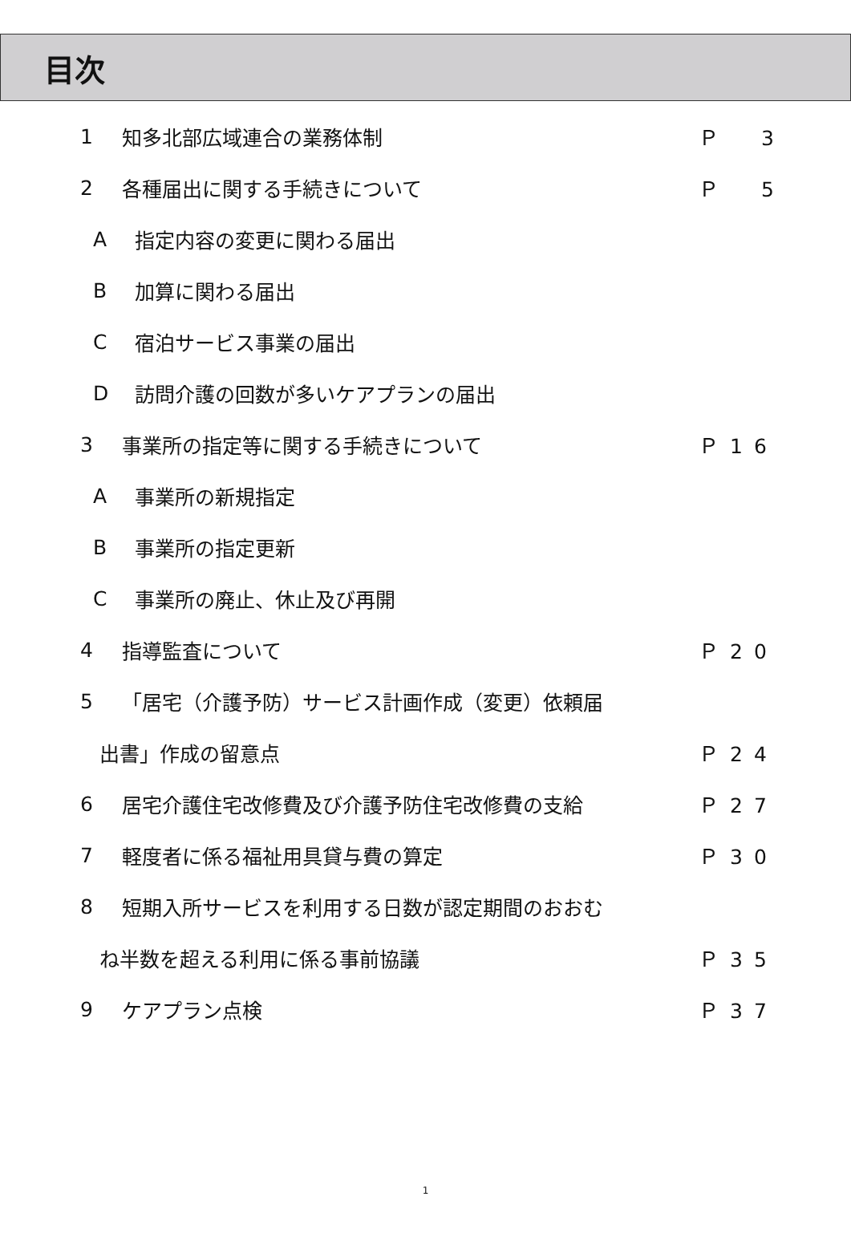目次
1 知多北部広域連合の業務体制 Ｐ　3
2 各種届出に関する手続きについて Ｐ　5
A指定内容の変更に関わる届出
B加算に関わる届出
C宿泊サービス事業の届出
D訪問介護の回数が多いケアプランの届出
3 事業所の指定等に関する手続きについて Ｐ16
A事業所の新規指定
B事業所の指定更新
C事業所の廃止、休止及び再開
4 指導監査について Ｐ20
5 「居宅（介護予防）サービス計画作成（変更）依頼届
出書」作成の留意点 Ｐ24
6 居宅介護住宅改修費及び介護予防住宅改修費の支給 Ｐ27
7 軽度者に係る福祉用具貸与費の算定 Ｐ30
8 短期入所サービスを利用する日数が認定期間のおおむ
ね半数を超える利用に係る事前協議 Ｐ35
9 ケアプラン点検 Ｐ37
1